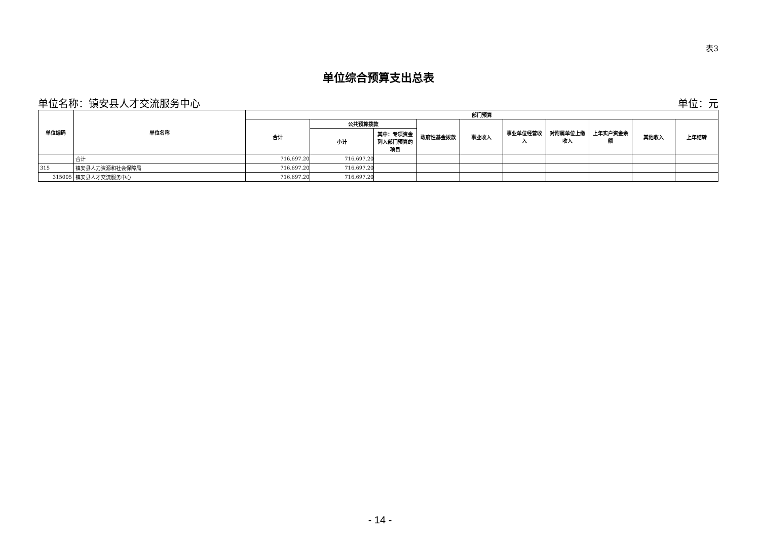表3
单位综合预算支出总表
单位名称：镇安县人才交流服务中心 单位：元
| 单位编码 | 单位名称 | 部门预算 | | | | | | | | | |
| --- | --- | --- | --- | --- | --- | --- | --- | --- | --- | --- | --- |
| | | 合计 | 公共预算拨款 | | 政府性基金拨款 | 事业收入 | 事业单位经营收入 | 对附属单位上缴收入 | 上年实户资金余额 | 其他收入 | 上年结转 |
| | | | 小计 | 其中：专项资金列入部门预算的项目 | | | | | | | |
| | 合计 | 716,697.20 | 716,697.20 | | | | | | | | |
| 315 | 镇安县人力资源和社会保障局 | 716,697.20 | 716,697.20 | | | | | | | | |
| 315005 | 镇安县人才交流服务中心 | 716,697.20 | 716,697.20 | | | | | | | | |
- 14 -